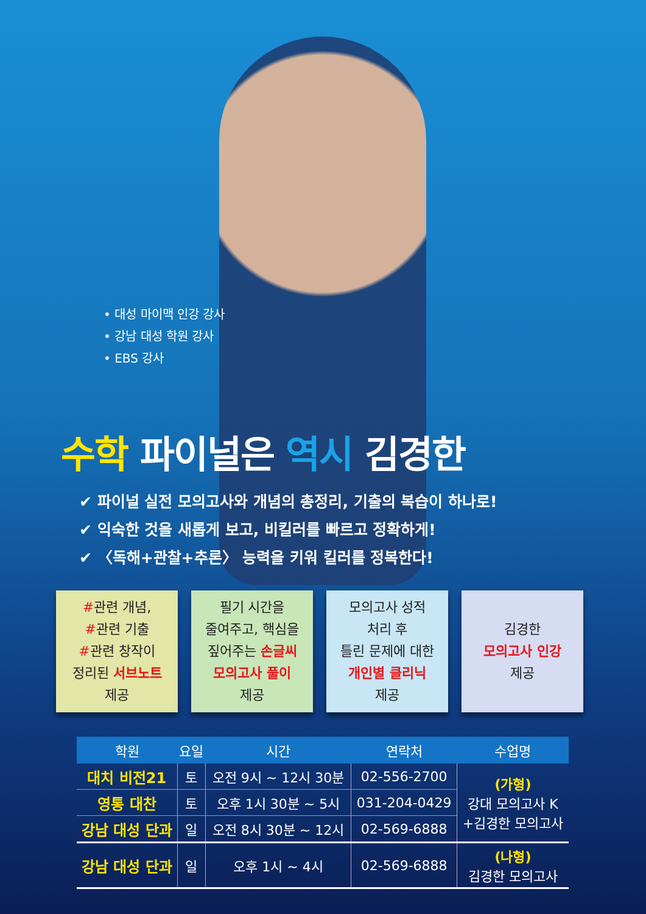• 대성 마이맥 인강 강사
• 강남 대성 학원 강사
• EBS 강사
수학 파이널은 역시 김경한
✔ 파이널 실전 모의고사와 개념의 총정리, 기출의 복습이 하나로!
✔ 익숙한 것을 새롭게 보고, 비킬러를 빠르고 정확하게!
✔ 〈독해+관찰+추론〉 능력을 키워 킬러를 정복한다!
#관련 개념,
#관련 기출
#관련 창작이
정리된 서브노트
제공
필기 시간을
줄여주고, 핵심을
짚어주는 손글씨
모의고사 풀이
제공
모의고사 성적
처리 후
틀린 문제에 대한
개인별 클리닉
제공
김경한
모의고사 인강
제공
| 학원 | 요일 | 시간 | 연락처 | 수업명 |
| --- | --- | --- | --- | --- |
| 대치 비전21 | 토 | 오전 9시 ~ 12시 30분 | 02-556-2700 | (가형) 강대 모의고사 K +김경한 모의고사 |
| 영통 대찬 | 토 | 오후 1시 30분 ~ 5시 | 031-204-0429 | |
| 강남 대성 단과 | 일 | 오전 8시 30분 ~ 12시 | 02-569-6888 | |
| 강남 대성 단과 | 일 | 오후 1시 ~ 4시 | 02-569-6888 | (나형) 김경한 모의고사 |